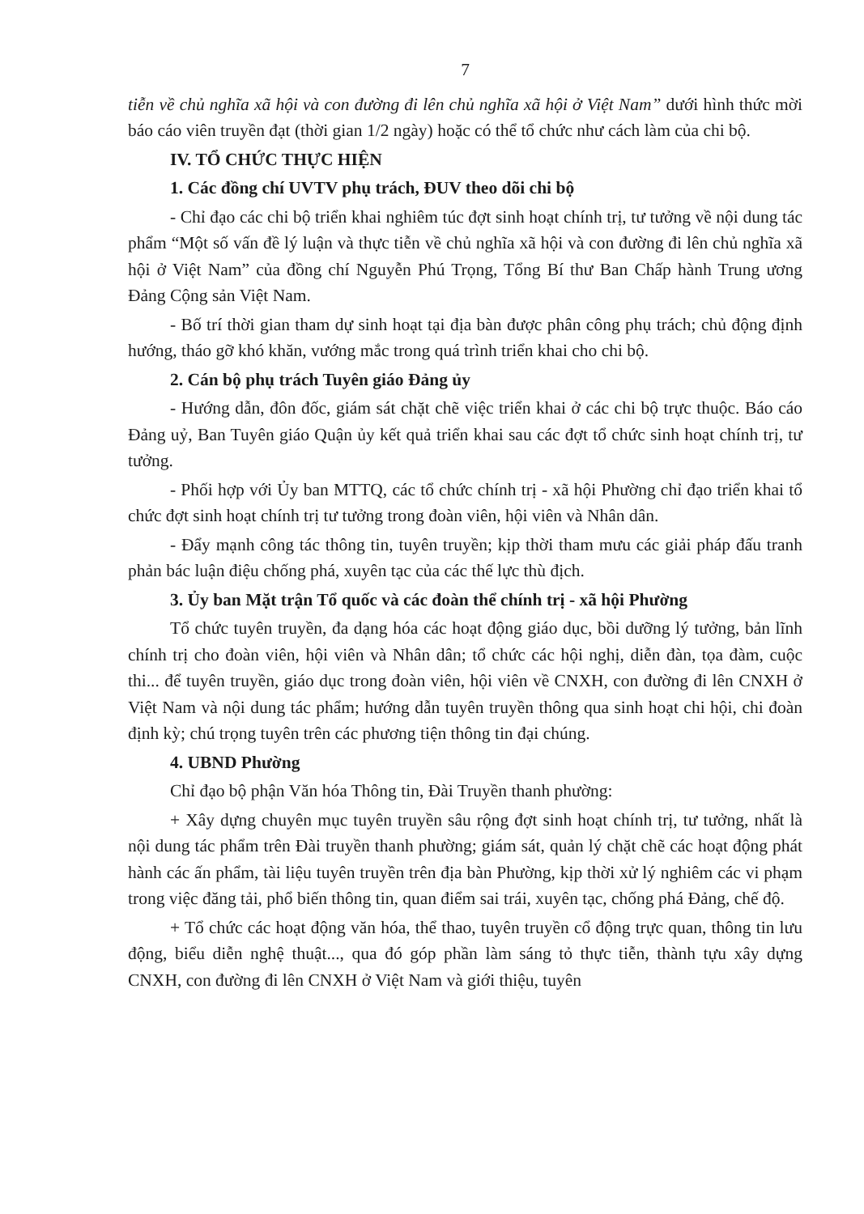7
tiễn về chủ nghĩa xã hội và con đường đi lên chủ nghĩa xã hội ở Việt Nam” dưới hình thức mời báo cáo viên truyền đạt (thời gian 1/2 ngày) hoặc có thể tổ chức như cách làm của chi bộ.
IV. TỔ CHỨC THỰC HIỆN
1. Các đồng chí UVTV phụ trách, ĐUV theo dõi chi bộ
- Chỉ đạo các chi bộ triển khai nghiêm túc đợt sinh hoạt chính trị, tư tưởng về nội dung tác phẩm “Một số vấn đề lý luận và thực tiễn về chủ nghĩa xã hội và con đường đi lên chủ nghĩa xã hội ở Việt Nam” của đồng chí Nguyễn Phú Trọng, Tổng Bí thư Ban Chấp hành Trung ương Đảng Cộng sản Việt Nam.
- Bố trí thời gian tham dự sinh hoạt tại địa bàn được phân công phụ trách; chủ động định hướng, tháo gỡ khó khăn, vướng mắc trong quá trình triển khai cho chi bộ.
2. Cán bộ phụ trách Tuyên giáo Đảng ủy
- Hướng dẫn, đôn đốc, giám sát chặt chẽ việc triển khai ở các chi bộ trực thuộc. Báo cáo Đảng uỷ, Ban Tuyên giáo Quận ủy kết quả triển khai sau các đợt tổ chức sinh hoạt chính trị, tư tưởng.
- Phối hợp với Ủy ban MTTQ, các tổ chức chính trị - xã hội Phường chỉ đạo triển khai tổ chức đợt sinh hoạt chính trị tư tưởng trong đoàn viên, hội viên và Nhân dân.
- Đẩy mạnh công tác thông tin, tuyên truyền; kịp thời tham mưu các giải pháp đấu tranh phản bác luận điệu chống phá, xuyên tạc của các thế lực thù địch.
3. Ủy ban Mặt trận Tổ quốc và các đoàn thể chính trị - xã hội Phường
Tổ chức tuyên truyền, đa dạng hóa các hoạt động giáo dục, bồi dưỡng lý tưởng, bản lĩnh chính trị cho đoàn viên, hội viên và Nhân dân; tổ chức các hội nghị, diễn đàn, tọa đàm, cuộc thi... để tuyên truyền, giáo dục trong đoàn viên, hội viên về CNXH, con đường đi lên CNXH ở Việt Nam và nội dung tác phẩm; hướng dẫn tuyên truyền thông qua sinh hoạt chi hội, chi đoàn định kỳ; chú trọng tuyên trên các phương tiện thông tin đại chúng.
4. UBND Phường
Chỉ đạo bộ phận Văn hóa Thông tin, Đài Truyền thanh phường:
+ Xây dựng chuyên mục tuyên truyền sâu rộng đợt sinh hoạt chính trị, tư tưởng, nhất là nội dung tác phẩm trên Đài truyền thanh phường; giám sát, quản lý chặt chẽ các hoạt động phát hành các ấn phẩm, tài liệu tuyên truyền trên địa bàn Phường, kịp thời xử lý nghiêm các vi phạm trong việc đăng tải, phổ biến thông tin, quan điểm sai trái, xuyên tạc, chống phá Đảng, chế độ.
+ Tổ chức các hoạt động văn hóa, thể thao, tuyên truyền cổ động trực quan, thông tin lưu động, biểu diễn nghệ thuật..., qua đó góp phần làm sáng tỏ thực tiễn, thành tựu xây dựng CNXH, con đường đi lên CNXH ở Việt Nam và giới thiệu, tuyên